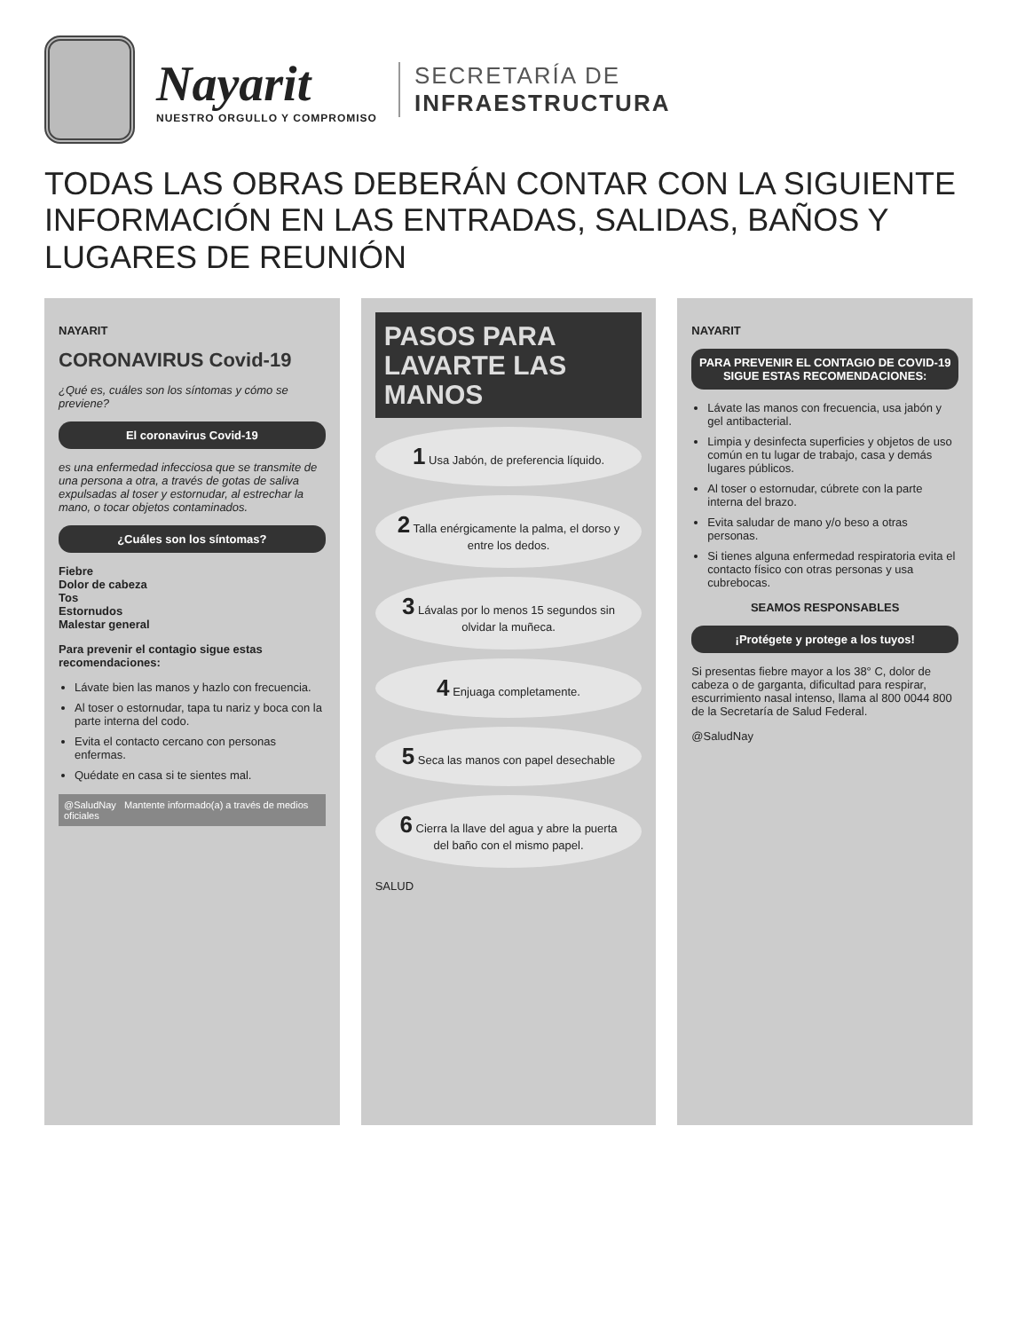Nayarit
NUESTRO ORGULLO Y COMPROMISO
SECRETARÍA DE
INFRAESTRUCTURA
TODAS LAS OBRAS DEBERÁN CONTAR CON LA SIGUIENTE INFORMACIÓN EN LAS ENTRADAS, SALIDAS, BAÑOS Y LUGARES DE REUNIÓN
NAYARIT
CORONAVIRUS Covid-19
¿Qué es, cuáles son los síntomas y cómo se previene?
El coronavirus Covid-19
es una enfermedad infecciosa que se transmite de una persona a otra, a través de gotas de saliva expulsadas al toser y estornudar, al estrechar la mano, o tocar objetos contaminados.
¿Cuáles son los síntomas?
Fiebre
Dolor de cabeza
Tos
Estornudos
Malestar general
Para prevenir el contagio sigue estas recomendaciones:
Lávate bien las manos y hazlo con frecuencia.
Al toser o estornudar, tapa tu nariz y boca con la parte interna del codo.
Evita el contacto cercano con personas enfermas.
Quédate en casa si te sientes mal.
@SaludNay Mantente informado(a) a través de medios oficiales
PASOS PARA LAVARTE LAS MANOS
1 Usa Jabón, de preferencia líquido.
2 Talla enérgicamente la palma, el dorso y entre los dedos.
3 Lávalas por lo menos 15 segundos sin olvidar la muñeca.
4 Enjuaga completamente.
5 Seca las manos con papel desechable
6 Cierra la llave del agua y abre la puerta del baño con el mismo papel.
SALUD
NAYARIT
PARA PREVENIR EL CONTAGIO DE COVID-19 SIGUE ESTAS RECOMENDACIONES:
Lávate las manos con frecuencia, usa jabón y gel antibacterial.
Limpia y desinfecta superficies y objetos de uso común en tu lugar de trabajo, casa y demás lugares públicos.
Al toser o estornudar, cúbrete con la parte interna del brazo.
Evita saludar de mano y/o beso a otras personas.
Si tienes alguna enfermedad respiratoria evita el contacto físico con otras personas y usa cubrebocas.
SEAMOS RESPONSABLES
¡Protégete y protege a los tuyos!
Si presentas fiebre mayor a los 38° C, dolor de cabeza o de garganta, dificultad para respirar, escurrimiento nasal intenso, llama al 800 0044 800 de la Secretaría de Salud Federal.
@SaludNay